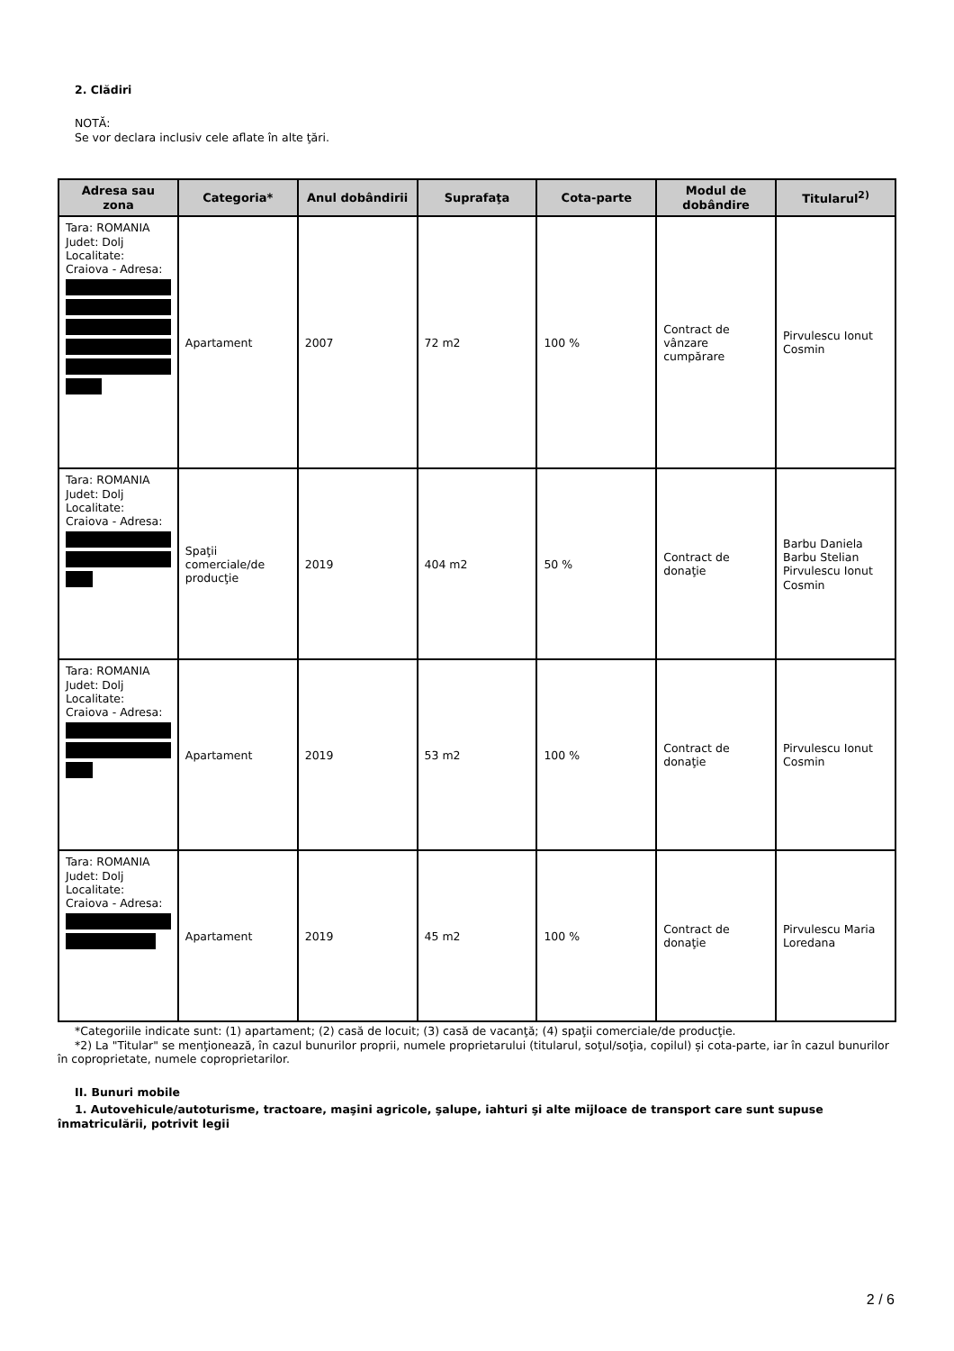2. Clădiri
NOTĂ:
Se vor declara inclusiv cele aflate în alte ţări.
| Adresa sau zona | Categoria* | Anul dobândirii | Suprafaţa | Cota-parte | Modul de dobândire | Titularul<sup>2)</sup> |
| --- | --- | --- | --- | --- | --- | --- |
| Tara: ROMANIA Judet: Dolj Localitate: Craiova - Adresa: | Apartament | 2007 | 72 m2 | 100 % | Contract de vânzare cumpărare | Pirvulescu Ionut Cosmin |
| Tara: ROMANIA Judet: Dolj Localitate: Craiova - Adresa: | Spaţii comerciale/de producţie | 2019 | 404 m2 | 50 % | Contract de donaţie | Barbu Daniela Barbu Stelian Pirvulescu Ionut Cosmin |
| Tara: ROMANIA Judet: Dolj Localitate: Craiova - Adresa: | Apartament | 2019 | 53 m2 | 100 % | Contract de donaţie | Pirvulescu Ionut Cosmin |
| Tara: ROMANIA Judet: Dolj Localitate: Craiova - Adresa: | Apartament | 2019 | 45 m2 | 100 % | Contract de donaţie | Pirvulescu Maria Loredana |
*Categoriile indicate sunt: (1) apartament; (2) casă de locuit; (3) casă de vacanţă; (4) spaţii comerciale/de producţie.
*2) La "Titular" se menţionează, în cazul bunurilor proprii, numele proprietarului (titularul, soţul/soţia, copilul) și cota-parte, iar în cazul bunurilor în coproprietate, numele coproprietarilor.
II. Bunuri mobile
1. Autovehicule/autoturisme, tractoare, maşini agricole, şalupe, iahturi şi alte mijloace de transport care sunt supuse înmatriculării, potrivit legii
2 / 6